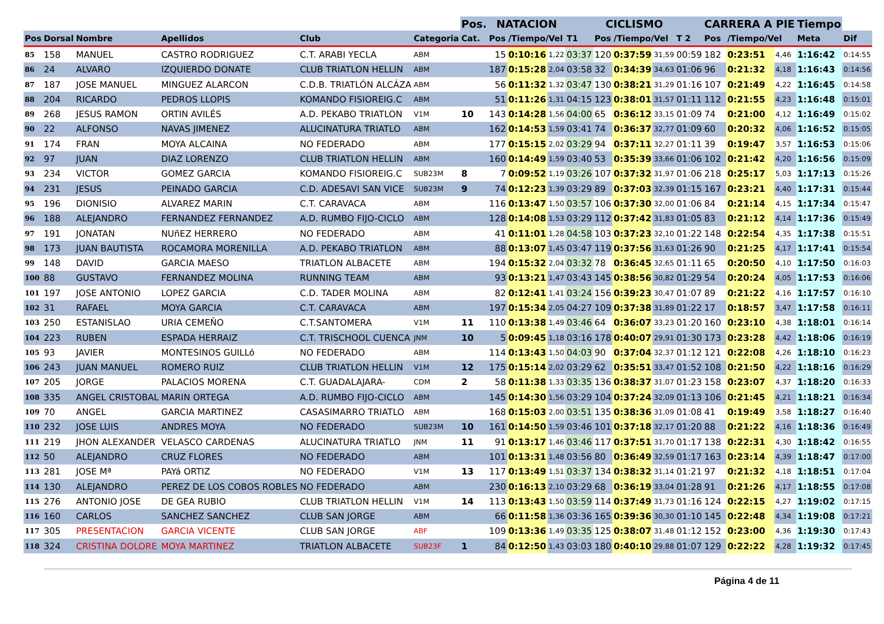| | | | | | | Pos. | NATACION | | | | CICLISMO | | | | CARRERA A PIE | | | Tiempo | |
| --- | --- | --- | --- | --- | --- | --- | --- | --- | --- | --- | --- | --- | --- | --- | --- | --- | --- | --- | --- |
| Pos | Dorsal | Nombre | Apellidos | Club | Categoria | Cat. | Pos | /Tiempo/Vel | | T1 | Pos | /Tiempo/Vel | | T 2 | Pos | /Tiempo/Vel | | Meta | Dif |
| 85 | 158 | MANUEL | CASTRO RODRIGUEZ | C.T. ARABI YECLA | ABM | | 15 | 0:10:16 | 1,22 | 03:37 | 120 | 0:37:59 | 31,59 | 00:59 | 182 | 0:23:51 | 4,46 | 1:16:42 | 0:14:55 |
| 86 | 24 | ALVARO | IZQUIERDO DONATE | CLUB TRIATLON HELLIN | ABM | | 187 | 0:15:28 | 2,04 | 03:58 | 32 | 0:34:39 | 34,63 | 01:06 | 96 | 0:21:32 | 4,18 | 1:16:43 | 0:14:56 |
| 87 | 187 | JOSE MANUEL | MINGUEZ ALARCON | C.D.B. TRIATLÓN ALCÁZA | ABM | | 56 | 0:11:32 | 1,32 | 03:47 | 130 | 0:38:21 | 31,29 | 01:16 | 107 | 0:21:49 | 4,22 | 1:16:45 | 0:14:58 |
| 88 | 204 | RICARDO | PEDROS LLOPIS | KOMANDO FISIOREIG.C | ABM | | 51 | 0:11:26 | 1,31 | 04:15 | 123 | 0:38:01 | 31,57 | 01:11 | 112 | 0:21:55 | 4,23 | 1:16:48 | 0:15:01 |
| 89 | 268 | JESUS RAMON | ORTIN AVILÉS | A.D. PEKABO TRIATLON | V1M | 10 | 143 | 0:14:28 | 1,56 | 04:00 | 65 | 0:36:12 | 33,15 | 01:09 | 74 | 0:21:00 | 4,12 | 1:16:49 | 0:15:02 |
| 90 | 22 | ALFONSO | NAVAS JIMENEZ | ALUCINATURA TRIATLO | ABM | | 162 | 0:14:53 | 1,59 | 03:41 | 74 | 0:36:37 | 32,77 | 01:09 | 60 | 0:20:32 | 4,06 | 1:16:52 | 0:15:05 |
| 91 | 174 | FRAN | MOYA ALCAINA | NO FEDERADO | ABM | | 177 | 0:15:15 | 2,02 | 03:29 | 94 | 0:37:11 | 32,27 | 01:11 | 39 | 0:19:47 | 3,57 | 1:16:53 | 0:15:06 |
| 92 | 97 | JUAN | DIAZ LORENZO | CLUB TRIATLON HELLIN | ABM | | 160 | 0:14:49 | 1,59 | 03:40 | 53 | 0:35:39 | 33,66 | 01:06 | 102 | 0:21:42 | 4,20 | 1:16:56 | 0:15:09 |
| 93 | 234 | VICTOR | GOMEZ GARCIA | KOMANDO FISIOREIG.C | SUB23M | 8 | 7 | 0:09:52 | 1,19 | 03:26 | 107 | 0:37:32 | 31,97 | 01:06 | 218 | 0:25:17 | 5,03 | 1:17:13 | 0:15:26 |
| 94 | 231 | JESUS | PEINADO GARCIA | C.D. ADESAVI SAN VICE | SUB23M | 9 | 74 | 0:12:23 | 1,39 | 03:29 | 89 | 0:37:03 | 32,39 | 01:15 | 167 | 0:23:21 | 4,40 | 1:17:31 | 0:15:44 |
| 95 | 196 | DIONISIO | ALVAREZ MARIN | C.T. CARAVACA | ABM | | 116 | 0:13:47 | 1,50 | 03:57 | 106 | 0:37:30 | 32,00 | 01:06 | 84 | 0:21:14 | 4,15 | 1:17:34 | 0:15:47 |
| 96 | 188 | ALEJANDRO | FERNANDEZ FERNANDEZ | A.D. RUMBO FIJO-CICLO | ABM | | 128 | 0:14:08 | 1,53 | 03:29 | 112 | 0:37:42 | 31,83 | 01:05 | 83 | 0:21:12 | 4,14 | 1:17:36 | 0:15:49 |
| 97 | 191 | JONATAN | NUñEZ HERRERO | NO FEDERADO | ABM | | 41 | 0:11:01 | 1,28 | 04:58 | 103 | 0:37:23 | 32,10 | 01:22 | 148 | 0:22:54 | 4,35 | 1:17:38 | 0:15:51 |
| 98 | 173 | JUAN BAUTISTA | ROCAMORA MORENILLA | A.D. PEKABO TRIATLON | ABM | | 88 | 0:13:07 | 1,45 | 03:47 | 119 | 0:37:56 | 31,63 | 01:26 | 90 | 0:21:25 | 4,17 | 1:17:41 | 0:15:54 |
| 99 | 148 | DAVID | GARCIA MAESO | TRIATLON ALBACETE | ABM | | 194 | 0:15:32 | 2,04 | 03:32 | 78 | 0:36:45 | 32,65 | 01:11 | 65 | 0:20:50 | 4,10 | 1:17:50 | 0:16:03 |
| 100 | 88 | GUSTAVO | FERNANDEZ MOLINA | RUNNING TEAM | ABM | | 93 | 0:13:21 | 1,47 | 03:43 | 145 | 0:38:56 | 30,82 | 01:29 | 54 | 0:20:24 | 4,05 | 1:17:53 | 0:16:06 |
| 101 | 197 | JOSE ANTONIO | LOPEZ GARCIA | C.D. TADER MOLINA | ABM | | 82 | 0:12:41 | 1,41 | 03:24 | 156 | 0:39:23 | 30,47 | 01:07 | 89 | 0:21:22 | 4,16 | 1:17:57 | 0:16:10 |
| 102 | 31 | RAFAEL | MOYA GARCIA | C.T. CARAVACA | ABM | | 197 | 0:15:34 | 2,05 | 04:27 | 109 | 0:37:38 | 31,89 | 01:22 | 17 | 0:18:57 | 3,47 | 1:17:58 | 0:16:11 |
| 103 | 250 | ESTANISLAO | URIA CEMEÑO | C.T.SANTOMERA | V1M | 11 | 110 | 0:13:38 | 1,49 | 03:46 | 64 | 0:36:07 | 33,23 | 01:20 | 160 | 0:23:10 | 4,38 | 1:18:01 | 0:16:14 |
| 104 | 223 | RUBEN | ESPADA HERRAIZ | C.T. TRISCHOOL CUENCA | JNM | 10 | 5 | 0:09:45 | 1,18 | 03:16 | 178 | 0:40:07 | 29,91 | 01:30 | 173 | 0:23:28 | 4,42 | 1:18:06 | 0:16:19 |
| 105 | 93 | JAVIER | MONTESINOS GUILLó | NO FEDERADO | ABM | | 114 | 0:13:43 | 1,50 | 04:03 | 90 | 0:37:04 | 32,37 | 01:12 | 121 | 0:22:08 | 4,26 | 1:18:10 | 0:16:23 |
| 106 | 243 | JUAN MANUEL | ROMERO RUIZ | CLUB TRIATLON HELLIN | V1M | 12 | 175 | 0:15:14 | 2,02 | 03:29 | 62 | 0:35:51 | 33,47 | 01:52 | 108 | 0:21:50 | 4,22 | 1:18:16 | 0:16:29 |
| 107 | 205 | JORGE | PALACIOS MORENA | C.T. GUADALAJARA- | CDM | 2 | 58 | 0:11:38 | 1,33 | 03:35 | 136 | 0:38:37 | 31,07 | 01:23 | 158 | 0:23:07 | 4,37 | 1:18:20 | 0:16:33 |
| 108 | 335 | ANGEL CRISTOBAL | MARIN ORTEGA | A.D. RUMBO FIJO-CICLO | ABM | | 145 | 0:14:30 | 1,56 | 03:29 | 104 | 0:37:24 | 32,09 | 01:13 | 106 | 0:21:45 | 4,21 | 1:18:21 | 0:16:34 |
| 109 | 70 | ANGEL | GARCIA MARTINEZ | CASASIMARRO TRIATLO | ABM | | 168 | 0:15:03 | 2,00 | 03:51 | 135 | 0:38:36 | 31,09 | 01:08 | 41 | 0:19:49 | 3,58 | 1:18:27 | 0:16:40 |
| 110 | 232 | JOSE LUIS | ANDRES MOYA | NO FEDERADO | SUB23M | 10 | 161 | 0:14:50 | 1,59 | 03:46 | 101 | 0:37:18 | 32,17 | 01:20 | 88 | 0:21:22 | 4,16 | 1:18:36 | 0:16:49 |
| 111 | 219 | JHON ALEXANDER | VELASCO CARDENAS | ALUCINATURA TRIATLO | JNM | 11 | 91 | 0:13:17 | 1,46 | 03:46 | 117 | 0:37:51 | 31,70 | 01:17 | 138 | 0:22:31 | 4,30 | 1:18:42 | 0:16:55 |
| 112 | 50 | ALEJANDRO | CRUZ FLORES | NO FEDERADO | ABM | | 101 | 0:13:31 | 1,48 | 03:56 | 80 | 0:36:49 | 32,59 | 01:17 | 163 | 0:23:14 | 4,39 | 1:18:47 | 0:17:00 |
| 113 | 281 | JOSE Mª | PAYá ORTIZ | NO FEDERADO | V1M | 13 | 117 | 0:13:49 | 1,51 | 03:37 | 134 | 0:38:32 | 31,14 | 01:21 | 97 | 0:21:32 | 4,18 | 1:18:51 | 0:17:04 |
| 114 | 130 | ALEJANDRO | PEREZ DE LOS COBOS ROBLES | NO FEDERADO | ABM | | 230 | 0:16:13 | 2,10 | 03:29 | 68 | 0:36:19 | 33,04 | 01:28 | 91 | 0:21:26 | 4,17 | 1:18:55 | 0:17:08 |
| 115 | 276 | ANTONIO JOSE | DE GEA RUBIO | CLUB TRIATLON HELLIN | V1M | 14 | 113 | 0:13:43 | 1,50 | 03:59 | 114 | 0:37:49 | 31,73 | 01:16 | 124 | 0:22:15 | 4,27 | 1:19:02 | 0:17:15 |
| 116 | 160 | CARLOS | SANCHEZ SANCHEZ | CLUB SAN JORGE | ABM | | 66 | 0:11:58 | 1,36 | 03:36 | 165 | 0:39:36 | 30,30 | 01:10 | 145 | 0:22:48 | 4,34 | 1:19:08 | 0:17:21 |
| 117 | 305 | PRESENTACION | GARCIA VICENTE | CLUB SAN JORGE | ABF | | 109 | 0:13:36 | 1,49 | 03:35 | 125 | 0:38:07 | 31,48 | 01:12 | 152 | 0:23:00 | 4,36 | 1:19:30 | 0:17:43 |
| 118 | 324 | CRISTINA DOLORE | MOYA MARTINEZ | TRIATLON ALBACETE | SUB23F | 1 | 84 | 0:12:50 | 1,43 | 03:03 | 180 | 0:40:10 | 29,88 | 01:07 | 129 | 0:22:22 | 4,28 | 1:19:32 | 0:17:45 |
Página 4 de 11